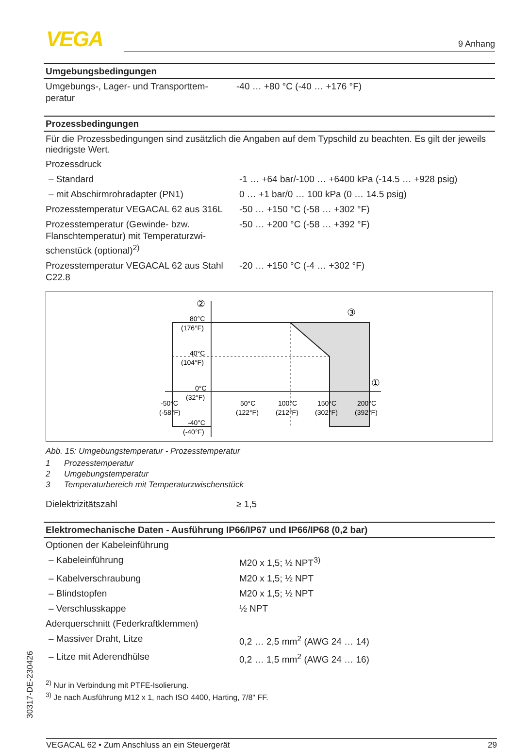VEGA 9 Anhang
Umgebungsbedingungen
| Umgebungs-, Lager- und Transporttem­peratur | -40 … +80 °C (-40 … +176 °F) |
Prozessbedingungen
Für die Prozessbedingungen sind zusätzlich die Angaben auf dem Typschild zu beachten. Es gilt der jeweils niedrigste Wert.
| Prozessdruck | |
| – Standard | -1 … +64 bar/-100 … +6400 kPa (-14.5 … +928 psig) |
| – mit Abschirmrohradapter (PN1) | 0 … +1 bar/0 … 100 kPa (0 … 14.5 psig) |
| Prozesstemperatur VEGACAL 62 aus 316L | -50 … +150 °C (-58 … +302 °F) |
| Prozesstemperatur (Gewinde- bzw. Flanschtemperatur) mit Temperaturzwi­schenstück (optional)<sup>2)</sup> | -50 … +200 °C (-58 … +392 °F) |
| Prozesstemperatur VEGACAL 62 aus Stahl C22.8 | -20 … +150 °C (-4 … +302 °F) |
80°C
(176°F)
40°C
(104°F)
0°C
(32°F)
-50°C
(-58°F)
50°C
(122°F)
100°C
(212°F)
150°C
(302°F)
200°C
(392°F)
-40°C
(-40°F)
②
③
①
Abb. 15: Umgebungstemperatur - Prozesstemperatur
| 1 | Prozesstemperatur |
| 2 | Umgebungstemperatur |
| 3 | Temperaturbereich mit Temperaturzwischenstück |
| Dielektrizitätszahl | ≥ 1,5 |
Elektromechanische Daten - Ausführung IP66/IP67 und IP66/IP68 (0,2 bar)
| Optionen der Kabeleinführung | |
| – Kabeleinführung | M20 x 1,5; ½ NPT<sup>3)</sup> |
| – Kabelverschraubung | M20 x 1,5; ½ NPT |
| – Blindstopfen | M20 x 1,5; ½ NPT |
| – Verschlusskappe | ½ NPT |
| Aderquerschnitt (Federkraftklemmen) | |
| – Massiver Draht, Litze | 0,2 … 2,5 mm<sup>2</sup> (AWG 24 … 14) |
| – Litze mit Aderendhülse | 0,2 … 1,5 mm<sup>2</sup> (AWG 24 … 16) |
<sup>2)</sup> Nur in Verbindung mit PTFE-Isolierung.
<sup>3)</sup> Je nach Ausführung M12 x 1, nach ISO 4400, Harting, 7/8" FF.
30317-DE-230426
VEGACAL 62 • Zum Anschluss an ein Steuergerät 29